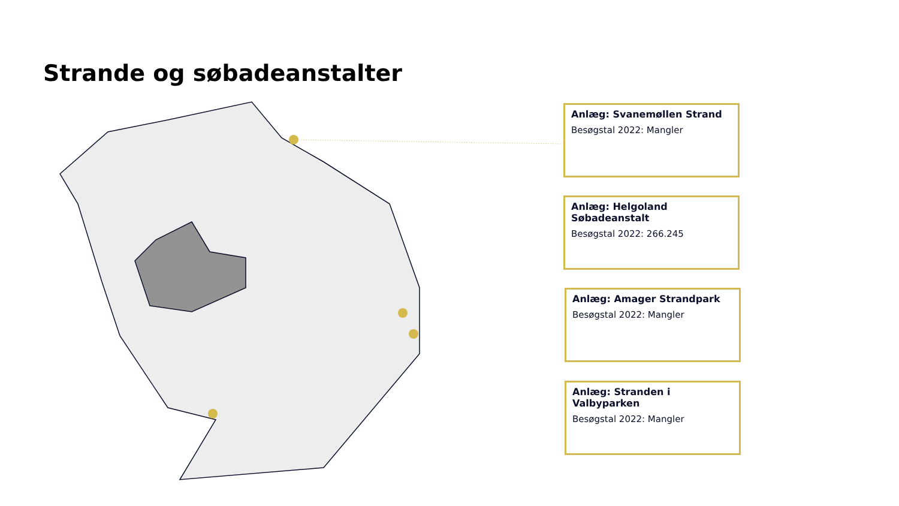Strande og søbadeanstalter
Anlæg: Svanemøllen Strand
Besøgstal 2022: Mangler
Anlæg: Helgoland Søbadeanstalt
Besøgstal 2022: 266.245
Anlæg: Amager Strandpark
Besøgstal 2022: Mangler
Anlæg: Stranden i Valbyparken
Besøgstal 2022: Mangler